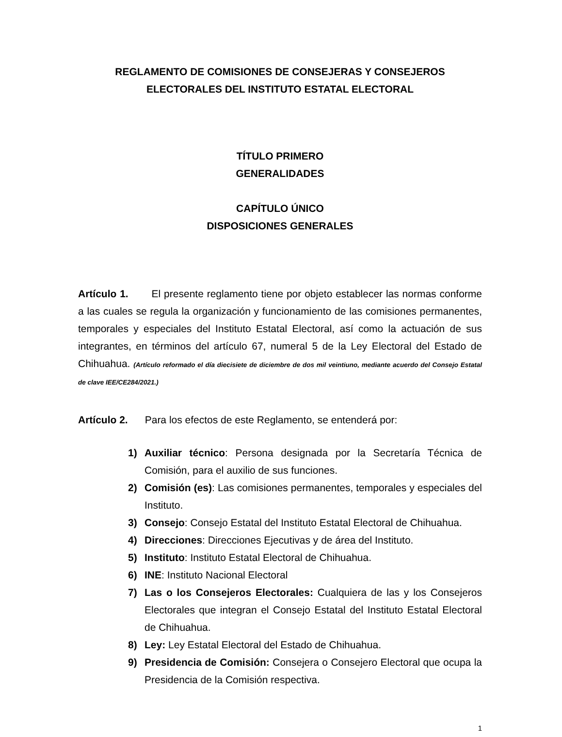REGLAMENTO DE COMISIONES DE CONSEJERAS Y CONSEJEROS
ELECTORALES DEL INSTITUTO ESTATAL ELECTORAL
TÍTULO PRIMERO
GENERALIDADES
CAPÍTULO ÚNICO
DISPOSICIONES GENERALES
Artículo 1. El presente reglamento tiene por objeto establecer las normas conforme a las cuales se regula la organización y funcionamiento de las comisiones permanentes, temporales y especiales del Instituto Estatal Electoral, así como la actuación de sus integrantes, en términos del artículo 67, numeral 5 de la Ley Electoral del Estado de Chihuahua. (Artículo reformado el día diecisiete de diciembre de dos mil veintiuno, mediante acuerdo del Consejo Estatal de clave IEE/CE284/2021.)
Artículo 2. Para los efectos de este Reglamento, se entenderá por:
1) Auxiliar técnico: Persona designada por la Secretaría Técnica de Comisión, para el auxilio de sus funciones.
2) Comisión (es): Las comisiones permanentes, temporales y especiales del Instituto.
3) Consejo: Consejo Estatal del Instituto Estatal Electoral de Chihuahua.
4) Direcciones: Direcciones Ejecutivas y de área del Instituto.
5) Instituto: Instituto Estatal Electoral de Chihuahua.
6) INE: Instituto Nacional Electoral
7) Las o los Consejeros Electorales: Cualquiera de las y los Consejeros Electorales que integran el Consejo Estatal del Instituto Estatal Electoral de Chihuahua.
8) Ley: Ley Estatal Electoral del Estado de Chihuahua.
9) Presidencia de Comisión: Consejera o Consejero Electoral que ocupa la Presidencia de la Comisión respectiva.
1